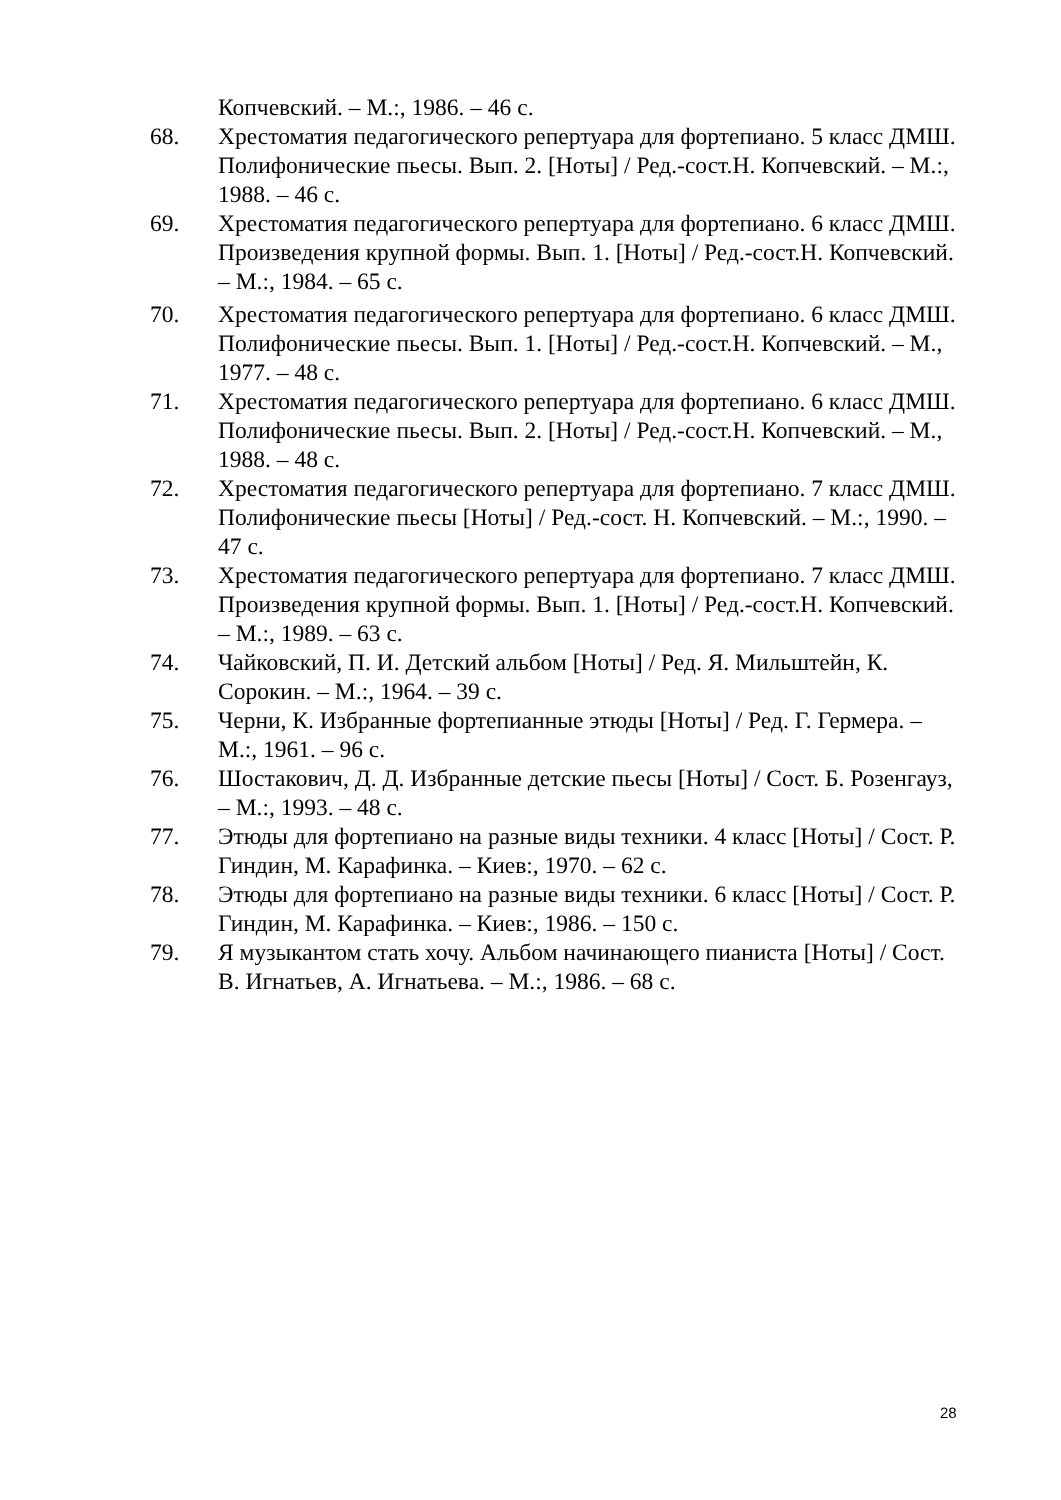Копчевский. – М.:, 1986. – 46 с.
68. Хрестоматия педагогического репертуара для фортепиано. 5 класс ДМШ. Полифонические пьесы. Вып. 2. [Ноты] / Ред.-сост.Н. Копчевский. – М.:, 1988. – 46 с.
69. Хрестоматия педагогического репертуара для фортепиано. 6 класс ДМШ. Произведения крупной формы. Вып. 1. [Ноты] / Ред.-сост.Н. Копчевский. – М.:, 1984. – 65 с.
70. Хрестоматия педагогического репертуара для фортепиано. 6 класс ДМШ. Полифонические пьесы. Вып. 1. [Ноты] / Ред.-сост.Н. Копчевский. – М., 1977. – 48 с.
71. Хрестоматия педагогического репертуара для фортепиано. 6 класс ДМШ. Полифонические пьесы. Вып. 2. [Ноты] / Ред.-сост.Н. Копчевский. – М., 1988. – 48 с.
72. Хрестоматия педагогического репертуара для фортепиано. 7 класс ДМШ. Полифонические пьесы [Ноты] / Ред.-сост. Н. Копчевский. – М.:, 1990. – 47 с.
73. Хрестоматия педагогического репертуара для фортепиано. 7 класс ДМШ. Произведения крупной формы. Вып. 1. [Ноты] / Ред.-сост.Н. Копчевский. – М.:, 1989. – 63 с.
74. Чайковский, П. И. Детский альбом [Ноты] / Ред. Я. Мильштейн, К. Сорокин. – М.:, 1964. – 39 с.
75. Черни, К. Избранные фортепианные этюды [Ноты] / Ред. Г. Гермера. – М.:, 1961. – 96 с.
76. Шостакович, Д. Д. Избранные детские пьесы [Ноты] / Сост. Б. Розенгауз, – М.:, 1993. – 48 с.
77. Этюды для фортепиано на разные виды техники. 4 класс [Ноты] / Сост. Р. Гиндин, М. Карафинка. – Киев:, 1970. – 62 с.
78. Этюды для фортепиано на разные виды техники. 6 класс [Ноты] / Сост. Р. Гиндин, М. Карафинка. – Киев:, 1986. – 150 с.
79. Я музыкантом стать хочу. Альбом начинающего пианиста [Ноты] / Сост. В. Игнатьев, А. Игнатьева. – М.:, 1986. – 68 с.
28